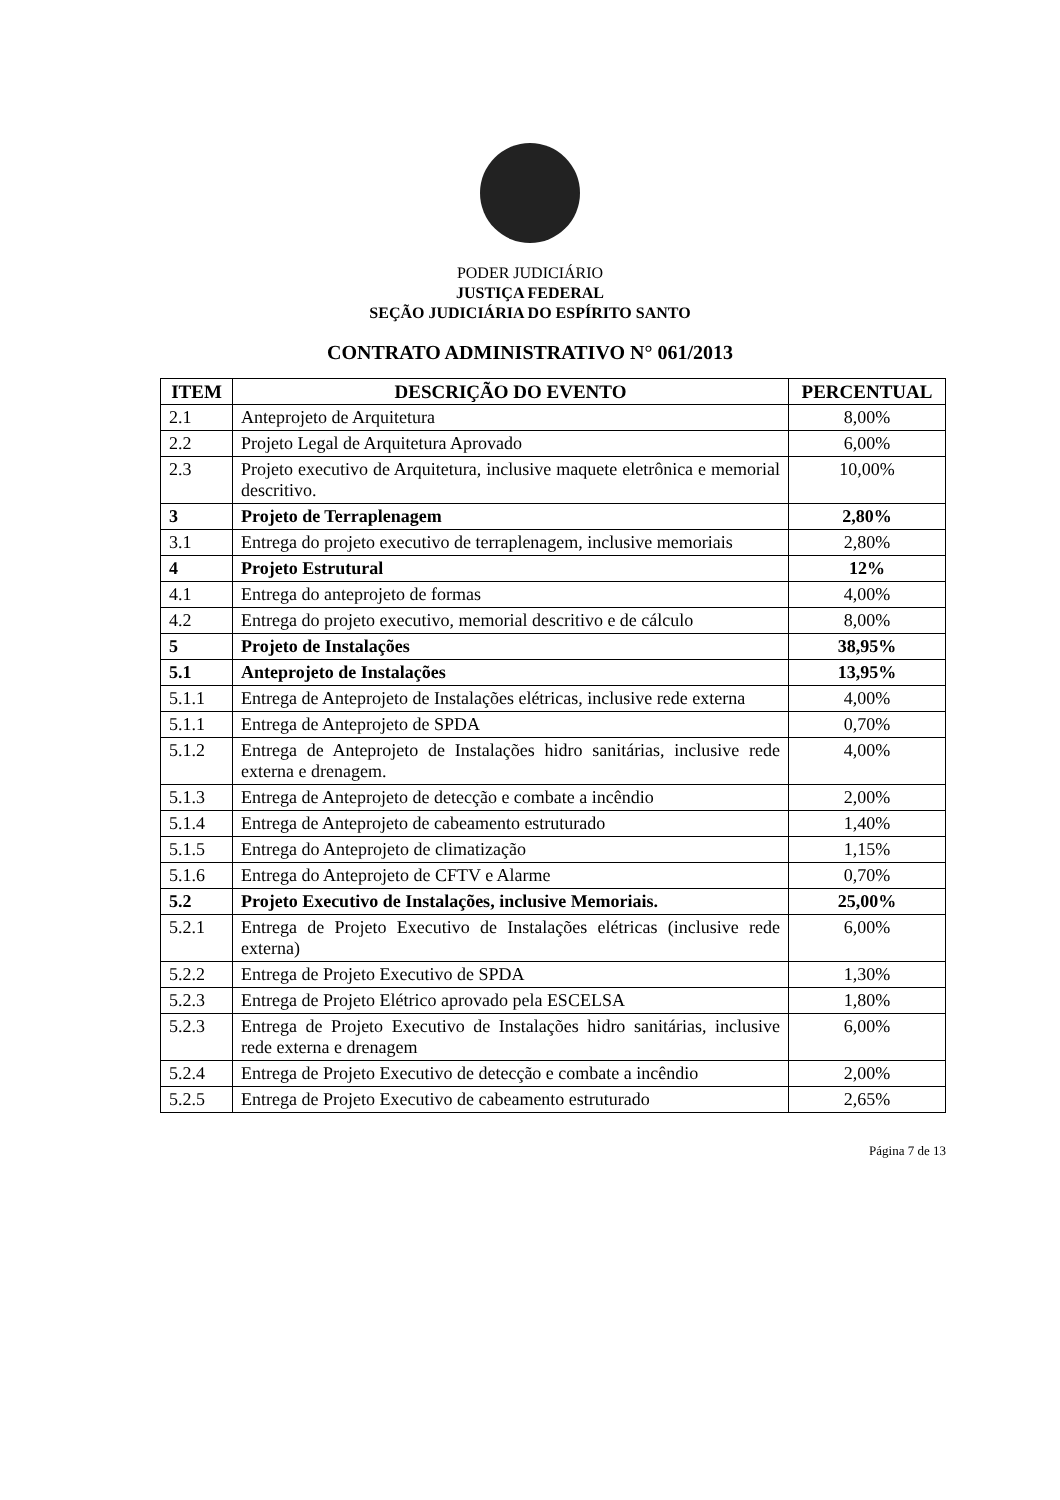PODER JUDICIÁRIO
JUSTIÇA FEDERAL
SEÇÃO JUDICIÁRIA DO ESPÍRITO SANTO
CONTRATO ADMINISTRATIVO N° 061/2013
| ITEM | DESCRIÇÃO DO EVENTO | PERCENTUAL |
| --- | --- | --- |
| 2.1 | Anteprojeto de Arquitetura | 8,00% |
| 2.2 | Projeto Legal de Arquitetura Aprovado | 6,00% |
| 2.3 | Projeto executivo de Arquitetura, inclusive maquete eletrônica e memorial descritivo. | 10,00% |
| 3 | Projeto de Terraplenagem | 2,80% |
| 3.1 | Entrega do projeto executivo de terraplenagem, inclusive memoriais | 2,80% |
| 4 | Projeto Estrutural | 12% |
| 4.1 | Entrega do anteprojeto de formas | 4,00% |
| 4.2 | Entrega do projeto executivo, memorial descritivo e de cálculo | 8,00% |
| 5 | Projeto de Instalações | 38,95% |
| 5.1 | Anteprojeto de Instalações | 13,95% |
| 5.1.1 | Entrega de Anteprojeto de Instalações elétricas, inclusive rede externa | 4,00% |
| 5.1.1 | Entrega de Anteprojeto de SPDA | 0,70% |
| 5.1.2 | Entrega de Anteprojeto de Instalações hidro sanitárias, inclusive rede externa e drenagem. | 4,00% |
| 5.1.3 | Entrega de Anteprojeto de detecção e combate a incêndio | 2,00% |
| 5.1.4 | Entrega de Anteprojeto de cabeamento estruturado | 1,40% |
| 5.1.5 | Entrega do Anteprojeto de climatização | 1,15% |
| 5.1.6 | Entrega do Anteprojeto de CFTV e Alarme | 0,70% |
| 5.2 | Projeto Executivo de Instalações, inclusive Memoriais. | 25,00% |
| 5.2.1 | Entrega de Projeto Executivo de Instalações elétricas (inclusive rede externa) | 6,00% |
| 5.2.2 | Entrega de Projeto Executivo de SPDA | 1,30% |
| 5.2.3 | Entrega de Projeto Elétrico aprovado pela ESCELSA | 1,80% |
| 5.2.3 | Entrega de Projeto Executivo de Instalações hidro sanitárias, inclusive rede externa e drenagem | 6,00% |
| 5.2.4 | Entrega de Projeto Executivo de detecção e combate a incêndio | 2,00% |
| 5.2.5 | Entrega de Projeto Executivo de cabeamento estruturado | 2,65% |
Página 7 de 13